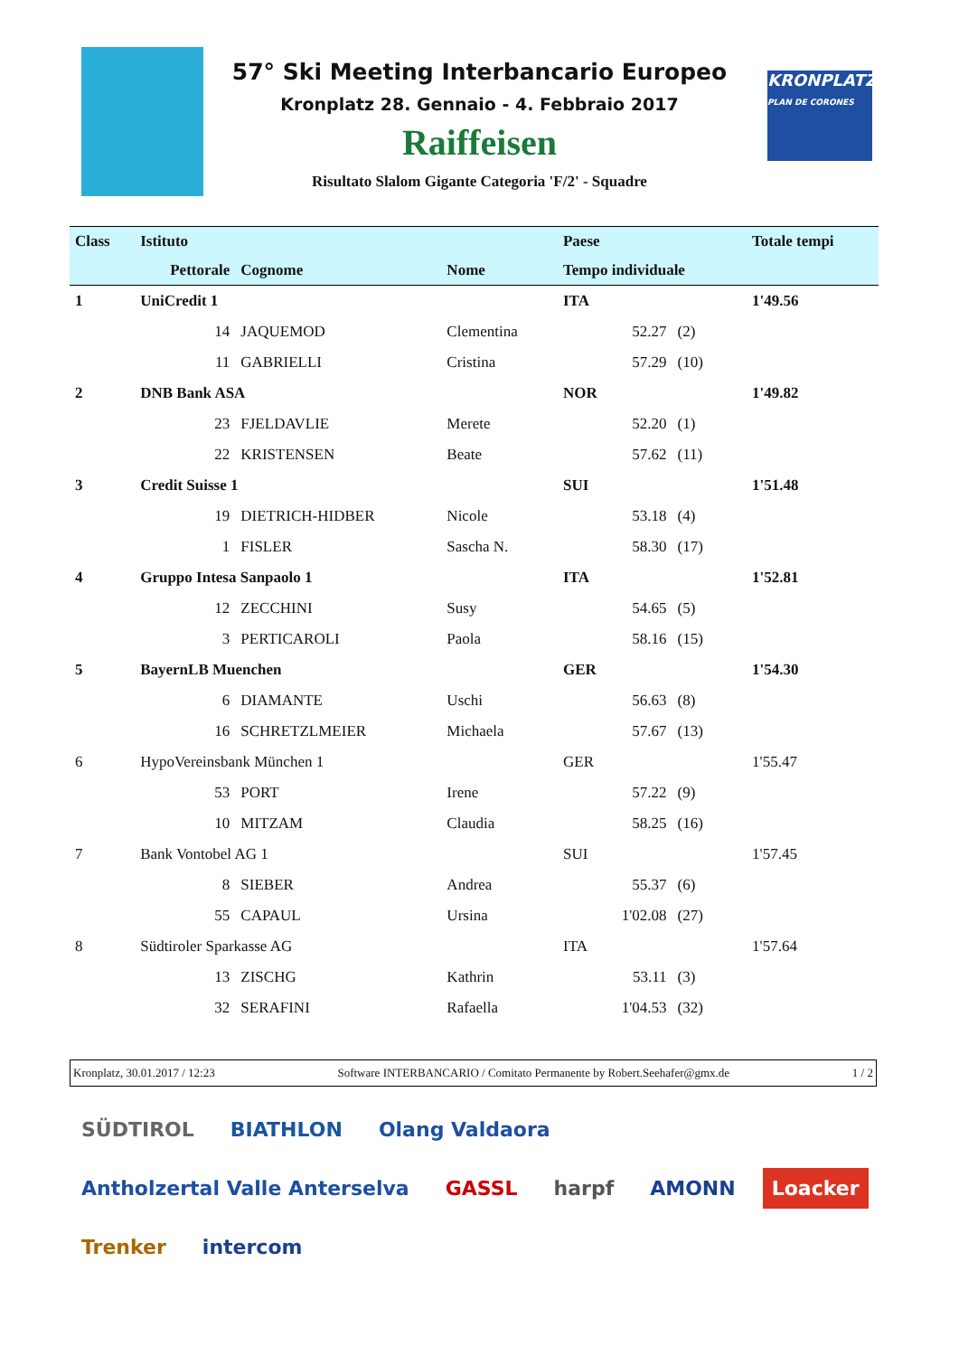KRONPLATZ
PLAN DE CORONES
57° Ski Meeting Interbancario Europeo
Kronplatz 28. Gennaio - 4. Febbraio 2017
Raiffeisen
Risultato Slalom Gigante Categoria 'F/2' - Squadre
| Class | Istituto | | | Paese | | Totale tempi |
| --- | --- | --- | --- | --- | --- | --- |
| | Pettorale | Cognome | Nome | Tempo individuale | | |
| 1 | UniCredit 1 | | | ITA | | 1'49.56 |
| | 14 | JAQUEMOD | Clementina | 52.27 | (2) | |
| | 11 | GABRIELLI | Cristina | 57.29 | (10) | |
| 2 | DNB Bank ASA | | | NOR | | 1'49.82 |
| | 23 | FJELDAVLIE | Merete | 52.20 | (1) | |
| | 22 | KRISTENSEN | Beate | 57.62 | (11) | |
| 3 | Credit Suisse 1 | | | SUI | | 1'51.48 |
| | 19 | DIETRICH-HIDBER | Nicole | 53.18 | (4) | |
| | 1 | FISLER | Sascha N. | 58.30 | (17) | |
| 4 | Gruppo Intesa Sanpaolo 1 | | | ITA | | 1'52.81 |
| | 12 | ZECCHINI | Susy | 54.65 | (5) | |
| | 3 | PERTICAROLI | Paola | 58.16 | (15) | |
| 5 | BayernLB Muenchen | | | GER | | 1'54.30 |
| | 6 | DIAMANTE | Uschi | 56.63 | (8) | |
| | 16 | SCHRETZLMEIER | Michaela | 57.67 | (13) | |
| 6 | HypoVereinsbank München 1 | | | GER | | 1'55.47 |
| | 53 | PORT | Irene | 57.22 | (9) | |
| | 10 | MITZAM | Claudia | 58.25 | (16) | |
| 7 | Bank Vontobel AG 1 | | | SUI | | 1'57.45 |
| | 8 | SIEBER | Andrea | 55.37 | (6) | |
| | 55 | CAPAUL | Ursina | 1'02.08 | (27) | |
| 8 | Südtiroler Sparkasse AG | | | ITA | | 1'57.64 |
| | 13 | ZISCHG | Kathrin | 53.11 | (3) | |
| | 32 | SERAFINI | Rafaella | 1'04.53 | (32) | |
Kronplatz, 30.01.2017 / 12:23 Software INTERBANCARIO / Comitato Permanente by Robert.Seehafer@gmx.de 1 / 2
SÜDTIROL BIATHLON Olang Valdaora Antholzertal Valle Anterselva GASSL harpf AMONN Loacker Trenker intercom